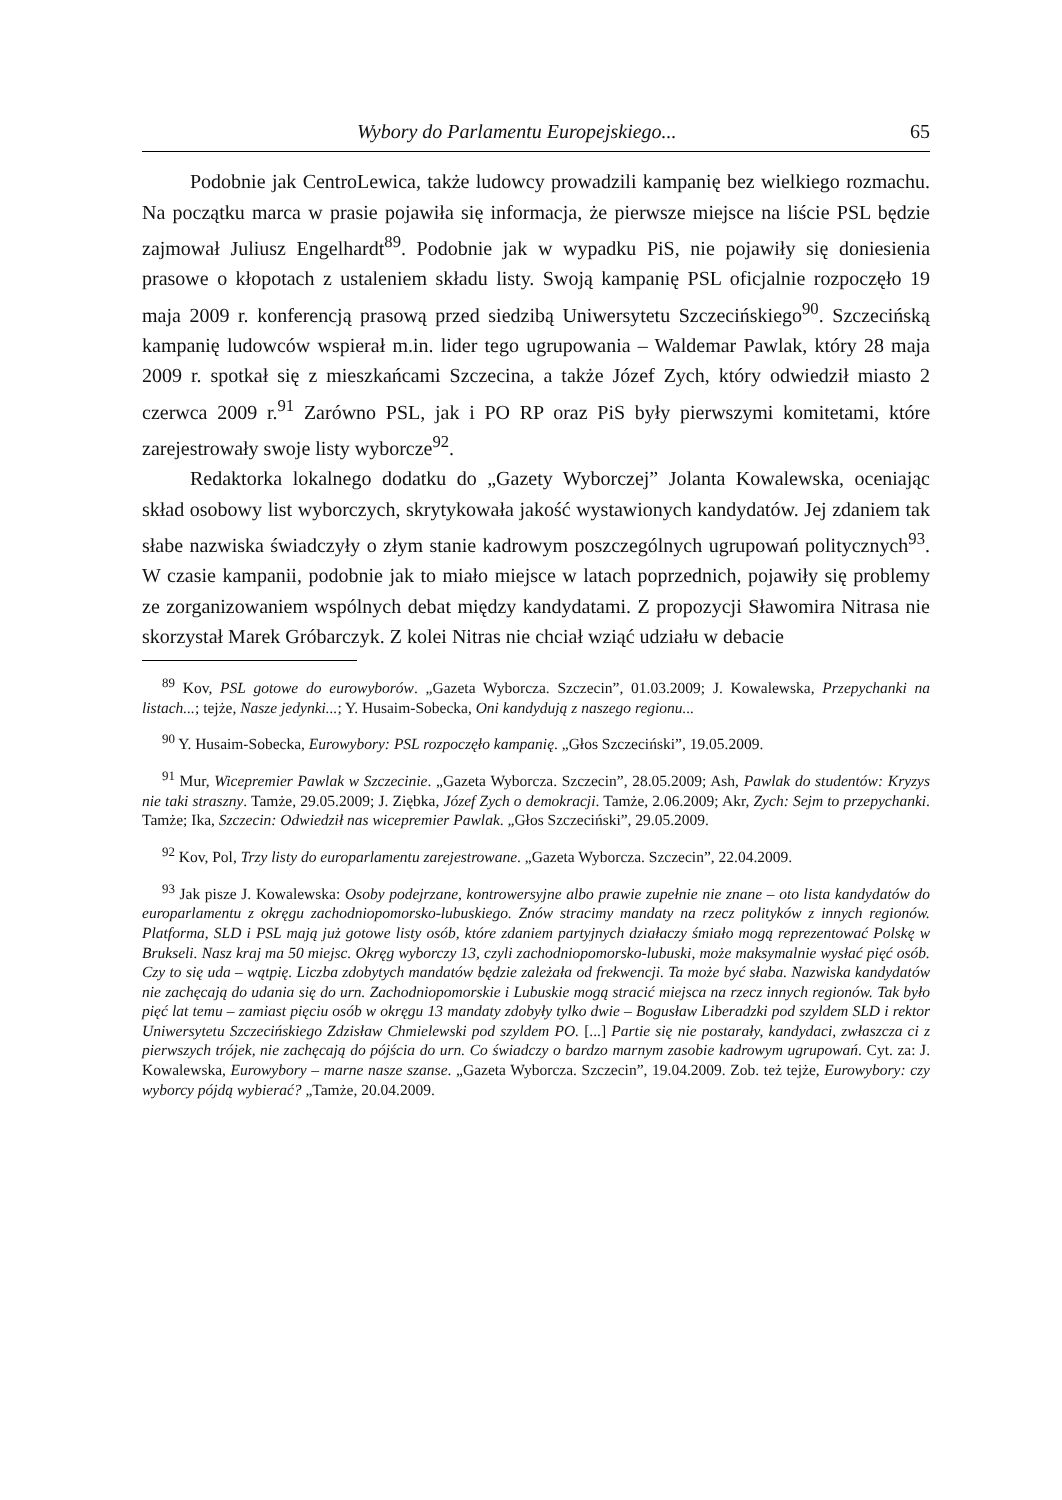Wybory do Parlamentu Europejskiego... 65
Podobnie jak CentroLewica, także ludowcy prowadzili kampanię bez wielkiego rozmachu. Na początku marca w prasie pojawiła się informacja, że pierwsze miejsce na liście PSL będzie zajmował Juliusz Engelhardt<sup>89</sup>. Podobnie jak w wypadku PiS, nie pojawiły się doniesienia prasowe o kłopotach z ustaleniem składu listy. Swoją kampanię PSL oficjalnie rozpoczęło 19 maja 2009 r. konferencją prasową przed siedzibą Uniwersytetu Szczecińskiego<sup>90</sup>. Szczecińską kampanię ludowców wspierał m.in. lider tego ugrupowania – Waldemar Pawlak, który 28 maja 2009 r. spotkał się z mieszkańcami Szczecina, a także Józef Zych, który odwiedził miasto 2 czerwca 2009 r.<sup>91</sup> Zarówno PSL, jak i PO RP oraz PiS były pierwszymi komitetami, które zarejestrowały swoje listy wyborcze<sup>92</sup>.
Redaktorka lokalnego dodatku do „Gazety Wyborczej” Jolanta Kowalewska, oceniając skład osobowy list wyborczych, skrytykowała jakość wystawionych kandydatów. Jej zdaniem tak słabe nazwiska świadczyły o złym stanie kadrowym poszczególnych ugrupowań politycznych<sup>93</sup>. W czasie kampanii, podobnie jak to miało miejsce w latach poprzednich, pojawiły się problemy ze zorganizowaniem wspólnych debat między kandydatami. Z propozycji Sławomira Nitrasa nie skorzystał Marek Gróbarczyk. Z kolei Nitras nie chciał wziąć udziału w debacie
<sup>89</sup> Kov, PSL gotowe do eurowyborów. „Gazeta Wyborcza. Szczecin”, 01.03.2009; J. Kowalewska, Przepychanki na listach...; tejże, Nasze jedynki...; Y. Husaim-Sobecka, Oni kandydują z naszego regionu...
<sup>90</sup> Y. Husaim-Sobecka, Eurowybory: PSL rozpoczęło kampanię. „Głos Szczeciński”, 19.05.2009.
<sup>91</sup> Mur, Wicepremier Pawlak w Szczecinie. „Gazeta Wyborcza. Szczecin”, 28.05.2009; Ash, Pawlak do studentów: Kryzys nie taki straszny. Tamże, 29.05.2009; J. Ziębka, Józef Zych o demokracji. Tamże, 2.06.2009; Akr, Zych: Sejm to przepychanki. Tamże; Ika, Szczecin: Odwiedził nas wicepremier Pawlak. „Głos Szczeciński”, 29.05.2009.
<sup>92</sup> Kov, Pol, Trzy listy do europarlamentu zarejestrowane. „Gazeta Wyborcza. Szczecin”, 22.04.2009.
<sup>93</sup> Jak pisze J. Kowalewska: Osoby podejrzane, kontrowersyjne albo prawie zupełnie nie znane – oto lista kandydatów do europarlamentu z okręgu zachodniopomorsko-lubuskiego. Znów stracimy mandaty na rzecz polityków z innych regionów. Platforma, SLD i PSL mają już gotowe listy osób, które zdaniem partyjnych działaczy śmiało mogą reprezentować Polskę w Brukseli. Nasz kraj ma 50 miejsc. Okręg wyborczy 13, czyli zachodniopomorsko-lubuski, może maksymalnie wysłać pięć osób. Czy to się uda – wątpię. Liczba zdobytych mandatów będzie zależała od frekwencji. Ta może być słaba. Nazwiska kandydatów nie zachęcają do udania się do urn. Zachodniopomorskie i Lubuskie mogą stracić miejsca na rzecz innych regionów. Tak było pięć lat temu – zamiast pięciu osób w okręgu 13 mandaty zdobyły tylko dwie – Bogusław Liberadzki pod szyldem SLD i rektor Uniwersytetu Szczecińskiego Zdzisław Chmielewski pod szyldem PO. [...] Partie się nie postarały, kandydaci, zwłaszcza ci z pierwszych trójek, nie zachęcają do pójścia do urn. Co świadczy o bardzo marnym zasobie kadrowym ugrupowań. Cyt. za: J. Kowalewska, Eurowybory – marne nasze szanse. „Gazeta Wyborcza. Szczecin”, 19.04.2009. Zob. też tejże, Eurowybory: czy wyborcy pójdą wybierać? „Tamże, 20.04.2009.